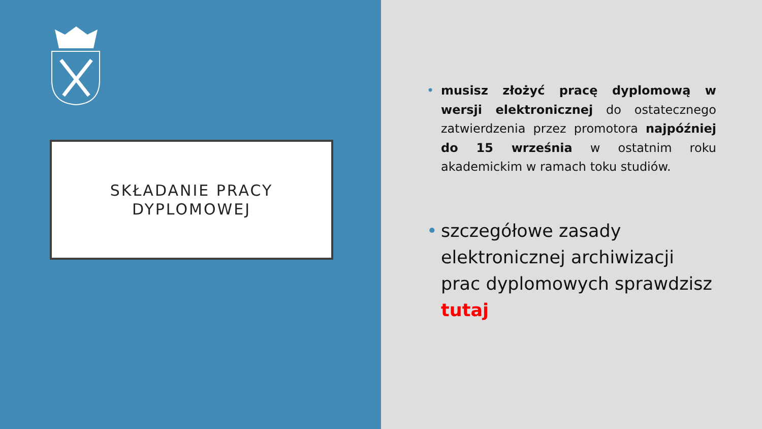SKŁADANIE PRACY
DYPLOMOWEJ
• musisz złożyć pracę dyplomową w wersji elektronicznej do ostatecznego zatwierdzenia przez promotora najpóźniej do 15 września w ostatnim roku akademickim w ramach toku studiów.
• szczegółowe zasady elektronicznej archiwizacji prac dyplomowych sprawdzisz tutaj